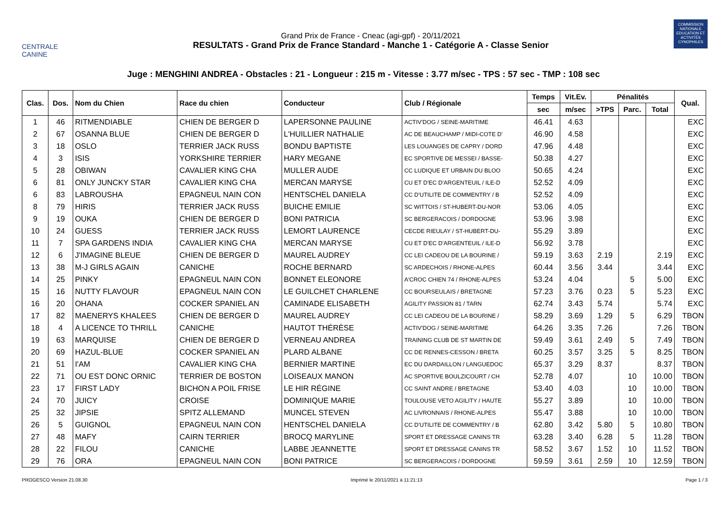CENTRALE
CANINE
Grand Prix de France - Cneac (agi-gpf) - 20/11/2021
RESULTATS - Grand Prix de France Standard - Manche 1 - Catégorie A - Classe Senior
COMMISSION NATIONALE EDUCATION ET ACTIVITÉS CYNOPHILES
Juge : MENGHINI ANDREA - Obstacles : 21 - Longueur : 215 m - Vitesse : 3.77 m/sec - TPS : 57 sec - TMP : 108 sec
| Clas. | Dos. | Nom du Chien | Race du chien | Conducteur | Club / Régionale | Temps | Vit.Ev. | Pénalités | | | Qual. |
| --- | --- | --- | --- | --- | --- | --- | --- | --- | --- | --- | --- |
| | | | | | | sec | m/sec | >TPS | Parc. | Total | |
| 1 | 46 | RITMENDIABLE | CHIEN DE BERGER D | LAPERSONNE PAULINE | ACTIV'DOG / SEINE-MARITIME | 46.41 | 4.63 | | | | EXC |
| 2 | 67 | OSANNA BLUE | CHIEN DE BERGER D | L'HUILLIER NATHALIE | AC DE BEAUCHAMP / MIDI-COTE D' | 46.90 | 4.58 | | | | EXC |
| 3 | 18 | OSLO | TERRIER JACK RUSS | BONDU BAPTISTE | LES LOUANGES DE CAPRY / DORD | 47.96 | 4.48 | | | | EXC |
| 4 | 3 | ISIS | YORKSHIRE TERRIER | HARY MEGANE | EC SPORTIVE DE MESSEI / BASSE- | 50.38 | 4.27 | | | | EXC |
| 5 | 28 | OBIWAN | CAVALIER KING CHA | MULLER AUDE | CC LUDIQUE ET URBAIN DU BLOO | 50.65 | 4.24 | | | | EXC |
| 6 | 81 | ONLY JUNCKY STAR | CAVALIER KING CHA | MERCAN MARYSE | CU ET D'EC D'ARGENTEUIL / ILE-D | 52.52 | 4.09 | | | | EXC |
| 6 | 83 | LABROUSHA | EPAGNEUL NAIN CON | HENTSCHEL DANIELA | CC D'UTILITE DE COMMENTRY / B | 52.52 | 4.09 | | | | EXC |
| 8 | 79 | HIRIS | TERRIER JACK RUSS | BUICHE EMILIE | SC WITTOIS / ST-HUBERT-DU-NOR | 53.06 | 4.05 | | | | EXC |
| 9 | 19 | OUKA | CHIEN DE BERGER D | BONI PATRICIA | SC BERGERACOIS / DORDOGNE | 53.96 | 3.98 | | | | EXC |
| 10 | 24 | GUESS | TERRIER JACK RUSS | LEMORT LAURENCE | CECDE RIEULAY / ST-HUBERT-DU- | 55.29 | 3.89 | | | | EXC |
| 11 | 7 | SPA GARDENS INDIA | CAVALIER KING CHA | MERCAN MARYSE | CU ET D'EC D'ARGENTEUIL / ILE-D | 56.92 | 3.78 | | | | EXC |
| 12 | 6 | J'IMAGINE BLEUE | CHIEN DE BERGER D | MAUREL AUDREY | CC LEI CADEOU DE LA BOURINE / | 59.19 | 3.63 | 2.19 | | 2.19 | EXC |
| 13 | 38 | M-J GIRLS AGAIN | CANICHE | ROCHE BERNARD | SC ARDECHOIS / RHONE-ALPES | 60.44 | 3.56 | 3.44 | | 3.44 | EXC |
| 14 | 25 | PINKY | EPAGNEUL NAIN CON | BONNET ELEONORE | A'CROC CHIEN 74 / RHONE-ALPES | 53.24 | 4.04 | | 5 | 5.00 | EXC |
| 15 | 16 | NUTTY FLAVOUR | EPAGNEUL NAIN CON | LE GUILCHET CHARLENE | CC BOURSEULAIS / BRETAGNE | 57.23 | 3.76 | 0.23 | 5 | 5.23 | EXC |
| 16 | 20 | OHANA | COCKER SPANIEL AN | CAMINADE ELISABETH | AGILITY PASSION 81 / TARN | 62.74 | 3.43 | 5.74 | | 5.74 | EXC |
| 17 | 82 | MAENERYS KHALEES | CHIEN DE BERGER D | MAUREL AUDREY | CC LEI CADEOU DE LA BOURINE / | 58.29 | 3.69 | 1.29 | 5 | 6.29 | TBON |
| 18 | 4 | A LICENCE TO THRILL | CANICHE | HAUTOT THÉRÈSE | ACTIV'DOG / SEINE-MARITIME | 64.26 | 3.35 | 7.26 | | 7.26 | TBON |
| 19 | 63 | MARQUISE | CHIEN DE BERGER D | VERNEAU ANDREA | TRAINING CLUB DE ST MARTIN DE | 59.49 | 3.61 | 2.49 | 5 | 7.49 | TBON |
| 20 | 69 | HAZUL-BLUE | COCKER SPANIEL AN | PLARD ALBANE | CC DE RENNES-CESSON / BRETA | 60.25 | 3.57 | 3.25 | 5 | 8.25 | TBON |
| 21 | 51 | I'AM | CAVALIER KING CHA | BERNIER MARTINE | EC DU DARDAILLON / LANGUEDOC | 65.37 | 3.29 | 8.37 | | 8.37 | TBON |
| 22 | 71 | OU EST DONC ORNIC | TERRIER DE BOSTON | LOISEAUX MANON | AC SPORTIVE BOULZICOURT / CH | 52.78 | 4.07 | | 10 | 10.00 | TBON |
| 23 | 17 | FIRST LADY | BICHON A POIL FRISE | LE HIR RÉGINE | CC SAINT ANDRE / BRETAGNE | 53.40 | 4.03 | | 10 | 10.00 | TBON |
| 24 | 70 | JUICY | CROISE | DOMINIQUE MARIE | TOULOUSE VETO AGILITY / HAUTE | 55.27 | 3.89 | | 10 | 10.00 | TBON |
| 25 | 32 | JIPSIE | SPITZ ALLEMAND | MUNCEL STEVEN | AC LIVRONNAIS / RHONE-ALPES | 55.47 | 3.88 | | 10 | 10.00 | TBON |
| 26 | 5 | GUIGNOL | EPAGNEUL NAIN CON | HENTSCHEL DANIELA | CC D'UTILITE DE COMMENTRY / B | 62.80 | 3.42 | 5.80 | 5 | 10.80 | TBON |
| 27 | 48 | MAFY | CAIRN TERRIER | BROCQ MARYLINE | SPORT ET DRESSAGE CANINS TR | 63.28 | 3.40 | 6.28 | 5 | 11.28 | TBON |
| 28 | 22 | FILOU | CANICHE | LABBE JEANNETTE | SPORT ET DRESSAGE CANINS TR | 58.52 | 3.67 | 1.52 | 10 | 11.52 | TBON |
| 29 | 76 | ORA | EPAGNEUL NAIN CON | BONI PATRICE | SC BERGERACOIS / DORDOGNE | 59.59 | 3.61 | 2.59 | 10 | 12.59 | TBON |
PROGESCO Version 21.08.30 Imprimé le 20/11/2021 à 11:21:13 Page 1 / 3